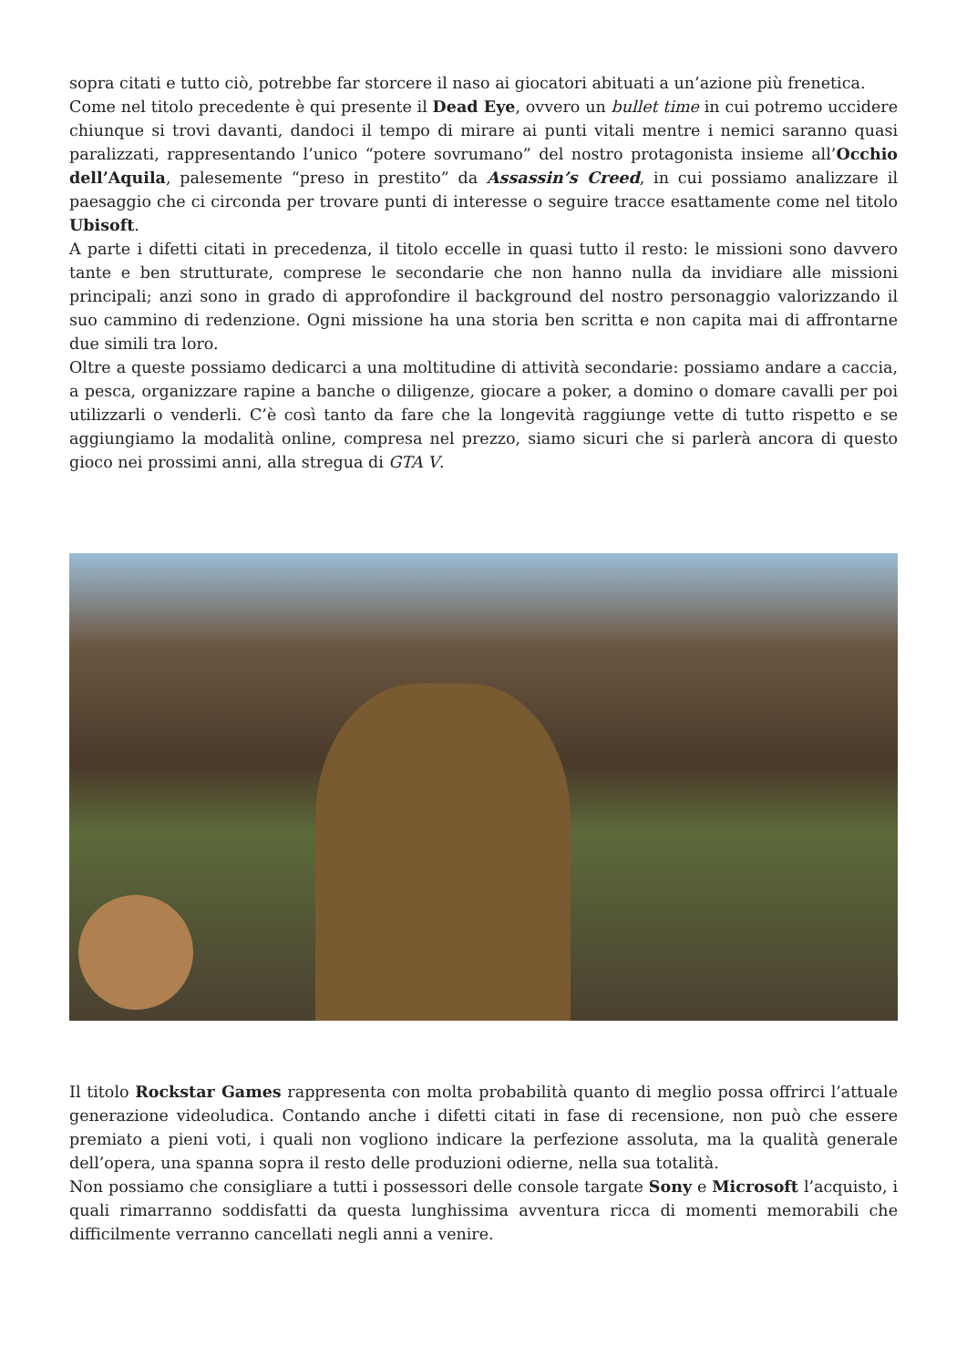sopra citati e tutto ciò, potrebbe far storcere il naso ai giocatori abituati a un’azione più frenetica.
Come nel titolo precedente è qui presente il Dead Eye, ovvero un bullet time in cui potremo uccidere chiunque si trovi davanti, dandoci il tempo di mirare ai punti vitali mentre i nemici saranno quasi paralizzati, rappresentando l’unico “potere sovrumano” del nostro protagonista insieme all’Occhio dell’Aquila, palesemente “preso in prestito” da Assassin’s Creed, in cui possiamo analizzare il paesaggio che ci circonda per trovare punti di interesse o seguire tracce esattamente come nel titolo Ubisoft.
A parte i difetti citati in precedenza, il titolo eccelle in quasi tutto il resto: le missioni sono davvero tante e ben strutturate, comprese le secondarie che non hanno nulla da invidiare alle missioni principali; anzi sono in grado di approfondire il background del nostro personaggio valorizzando il suo cammino di redenzione. Ogni missione ha una storia ben scritta e non capita mai di affrontarne due simili tra loro.
Oltre a queste possiamo dedicarci a una moltitudine di attività secondarie: possiamo andare a caccia, a pesca, organizzare rapine a banche o diligenze, giocare a poker, a domino o domare cavalli per poi utilizzarli o venderli. C’è così tanto da fare che la longevità raggiunge vette di tutto rispetto e se aggiungiamo la modalità online, compresa nel prezzo, siamo sicuri che si parlerà ancora di questo gioco nei prossimi anni, alla stregua di GTA V.
Il titolo Rockstar Games rappresenta con molta probabilità quanto di meglio possa offrirci l’attuale generazione videoludica. Contando anche i difetti citati in fase di recensione, non può che essere premiato a pieni voti, i quali non vogliono indicare la perfezione assoluta, ma la qualità generale dell’opera, una spanna sopra il resto delle produzioni odierne, nella sua totalità.
Non possiamo che consigliare a tutti i possessori delle console targate Sony e Microsoft l’acquisto, i quali rimarranno soddisfatti da questa lunghissima avventura ricca di momenti memorabili che difficilmente verranno cancellati negli anni a venire.